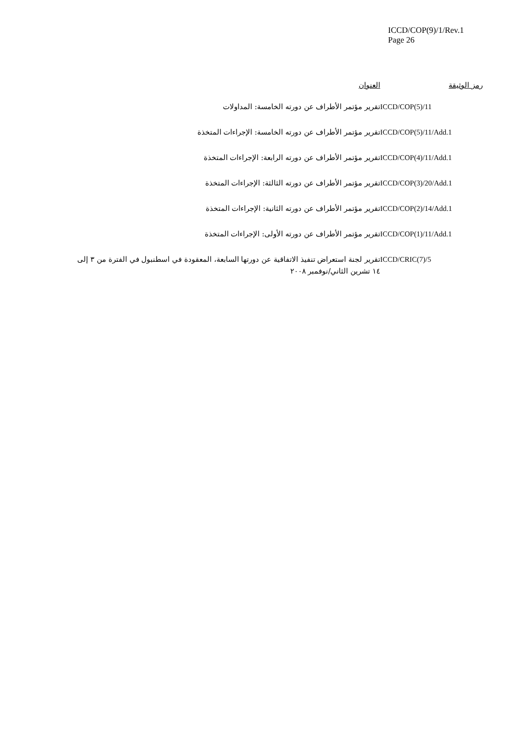ICCD/COP(9)/1/Rev.1
Page 26
| رمز الوثيقة | العنوان |
| --- | --- |
| ICCD/COP(5)/11 | تقرير مؤتمر الأطراف عن دورته الخامسة: المداولات |
| ICCD/COP(5)/11/Add.1 | تقرير مؤتمر الأطراف عن دورته الخامسة: الإجراءات المتخذة |
| ICCD/COP(4)/11/Add.1 | تقرير مؤتمر الأطراف عن دورته الرابعة: الإجراءات المتخذة |
| ICCD/COP(3)/20/Add.1 | تقرير مؤتمر الأطراف عن دورته الثالثة: الإجراءات المتخذة |
| ICCD/COP(2)/14/Add.1 | تقرير مؤتمر الأطراف عن دورته الثانية: الإجراءات المتخذة |
| ICCD/COP(1)/11/Add.1 | تقرير مؤتمر الأطراف عن دورته الأولى: الإجراءات المتخذة |
| ICCD/CRIC(7)/5 | تقرير لجنة استعراض تنفيذ الاتفاقية عن دورتها السابعة، المعقودة في اسطنبول في الفترة من ٣ إلى ١٤ تشرين الثاني/نوفمبر ٢٠٠٨ |